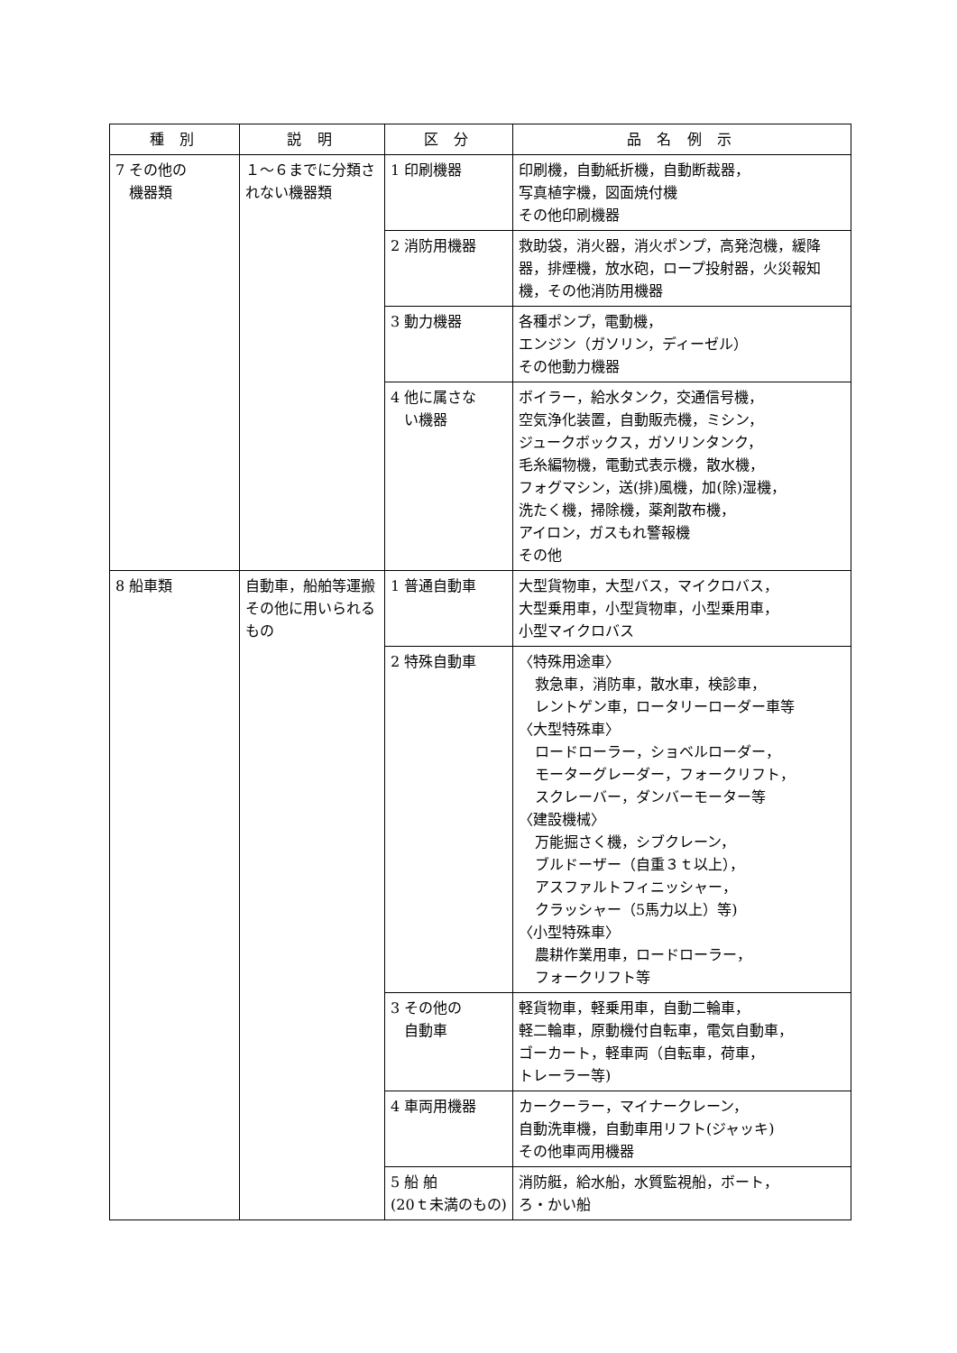| 種 別 | 説 明 | 区 分 | 品 名 例 示 |
| --- | --- | --- | --- |
| 7 その他の 機器類 | １～６までに分類されない機器類 | 1 印刷機器 | 印刷機，自動紙折機，自動断裁器， 写真植字機，図面焼付機 その他印刷機器 |
| | | 2 消防用機器 | 救助袋，消火器，消火ポンプ，高発泡機，緩降器，排煙機，放水砲，ロープ投射器，火災報知機，その他消防用機器 |
| | | 3 動力機器 | 各種ポンプ，電動機， エンジン（ガソリン，ディーゼル） その他動力機器 |
| | | 4 他に属さな い機器 | ボイラー，給水タンク，交通信号機， 空気浄化装置，自動販売機，ミシン， ジュークボックス，ガソリンタンク， 毛糸編物機，電動式表示機，散水機， フォグマシン，送(排)風機，加(除)湿機， 洗たく機，掃除機，薬剤散布機， アイロン，ガスもれ警報機 その他 |
| 8 船車類 | 自動車，船舶等運搬その他に用いられるもの | 1 普通自動車 | 大型貨物車，大型バス，マイクロバス， 大型乗用車，小型貨物車，小型乗用車， 小型マイクロバス |
| | | 2 特殊自動車 | 〈特殊用途車〉 救急車，消防車，散水車，検診車， レントゲン車，ロータリーローダー車等 〈大型特殊車〉 ロードローラー，ショベルローダー， モーターグレーダー，フォークリフト， スクレーバー，ダンバーモーター等 〈建設機械〉 万能掘さく機，シブクレーン， ブルドーザー（自重３ｔ以上）， アスファルトフィニッシャー， クラッシャー（5馬力以上）等) 〈小型特殊車〉 農耕作業用車，ロードローラー， フォークリフト等 |
| | | 3 その他の 自動車 | 軽貨物車，軽乗用車，自動二輪車， 軽二輪車，原動機付自転車，電気自動車， ゴーカート，軽車両（自転車，荷車， トレーラー等) |
| | | 4 車両用機器 | カークーラー，マイナークレーン， 自動洗車機，自動車用リフト(ジャッキ) その他車両用機器 |
| | | 5 船 舶 (20ｔ未満のもの) | 消防艇，給水船，水質監視船，ボート， ろ・かい船 |